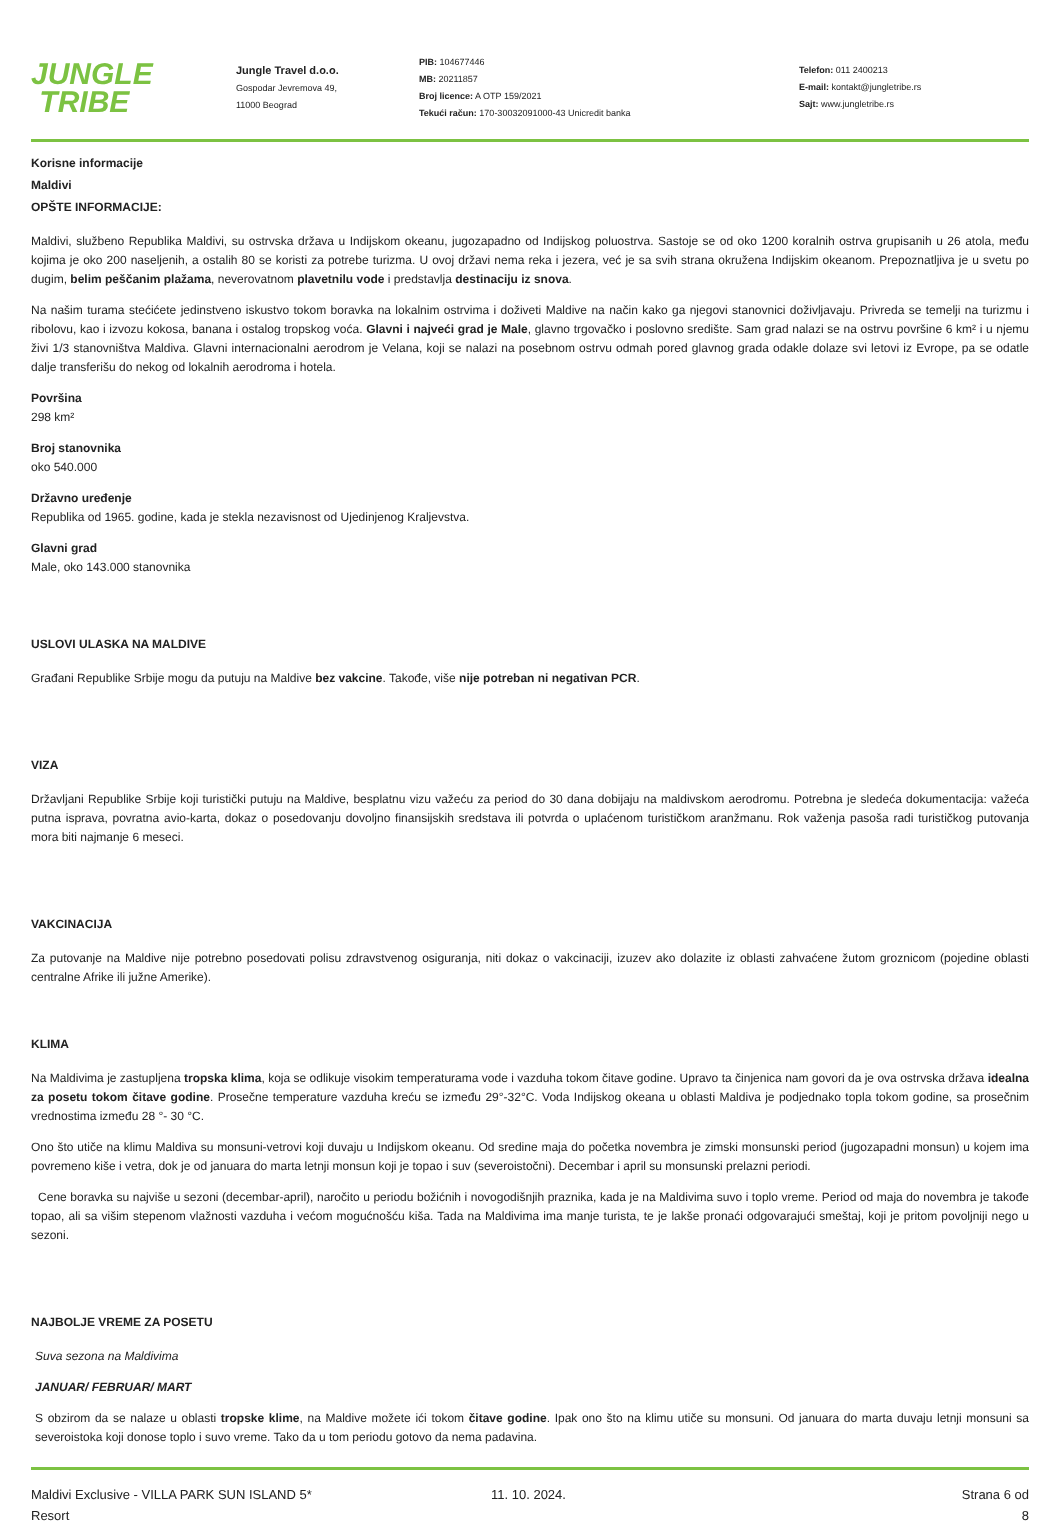JUNGLE
TRIBE
Jungle Travel d.o.o.
Gospodar Jevremova 49,
11000 Beograd
PIB: 104677446
MB: 20211857
Broj licence: A OTP 159/2021
Tekući račun: 170-30032091000-43 Unicredit banka
Telefon: 011 2400213
E-mail: kontakt@jungletribe.rs
Sajt: www.jungletribe.rs
Korisne informacije
Maldivi
OPŠTE INFORMACIJE:
Maldivi, službeno Republika Maldivi, su ostrvska država u Indijskom okeanu, jugozapadno od Indijskog poluostrva. Sastoje se od oko 1200 koralnih ostrva grupisanih u 26 atola, među kojima je oko 200 naseljenih, a ostalih 80 se koristi za potrebe turizma. U ovoj državi nema reka i jezera, već je sa svih strana okružena Indijskim okeanom. Prepoznatljiva je u svetu po dugim, belim peščanim plažama, neverovatnom plavetnilu vode i predstavlja destinaciju iz snova.
Na našim turama stećićete jedinstveno iskustvo tokom boravka na lokalnim ostrvima i doživeti Maldive na način kako ga njegovi stanovnici doživljavaju. Privreda se temelji na turizmu i ribolovu, kao i izvozu kokosa, banana i ostalog tropskog voća. Glavni i najveći grad je Male, glavno trgovačko i poslovno središte. Sam grad nalazi se na ostrvu površine 6 km² i u njemu živi 1/3 stanovništva Maldiva. Glavni internacionalni aerodrom je Velana, koji se nalazi na posebnom ostrvu odmah pored glavnog grada odakle dolaze svi letovi iz Evrope, pa se odatle dalje transferišu do nekog od lokalnih aerodroma i hotela.
Površina
298 km²
Broj stanovnika
oko 540.000
Državno uređenje
Republika od 1965. godine, kada je stekla nezavisnost od Ujedinjenog Kraljevstva.
Glavni grad
Male, oko 143.000 stanovnika
USLOVI ULASKA NA MALDIVE
Građani Republike Srbije mogu da putuju na Maldive bez vakcine. Takođe, više nije potreban ni negativan PCR.
VIZA
Državljani Republike Srbije koji turistički putuju na Maldive, besplatnu vizu važeću za period do 30 dana dobijaju na maldivskom aerodromu. Potrebna je sledeća dokumentacija: važeća putna isprava, povratna avio-karta, dokaz o posedovanju dovoljno finansijskih sredstava ili potvrda o uplaćenom turističkom aranžmanu. Rok važenja pasoša radi turističkog putovanja mora biti najmanje 6 meseci.
VAKCINACIJA
Za putovanje na Maldive nije potrebno posedovati polisu zdravstvenog osiguranja, niti dokaz o vakcinaciji, izuzev ako dolazite iz oblasti zahvaćene žutom groznicom (pojedine oblasti centralne Afrike ili južne Amerike).
KLIMA
Na Maldivima je zastupljena tropska klima, koja se odlikuje visokim temperaturama vode i vazduha tokom čitave godine. Upravo ta činjenica nam govori da je ova ostrvska država idealna za posetu tokom čitave godine. Prosečne temperature vazduha kreću se između 29°-32°C. Voda Indijskog okeana u oblasti Maldiva je podjednako topla tokom godine, sa prosečnim vrednostima između 28 °- 30 °C.
Ono što utiče na klimu Maldiva su monsuni-vetrovi koji duvaju u Indijskom okeanu. Od sredine maja do početka novembra je zimski monsunski period (jugozapadni monsun) u kojem ima povremeno kiše i vetra, dok je od januara do marta letnji monsun koji je topao i suv (severoistočni). Decembar i april su monsunski prelazni periodi.
Cene boravka su najviše u sezoni (decembar-april), naročito u periodu božićnih i novogodišnjih praznika, kada je na Maldivima suvo i toplo vreme. Period od maja do novembra je takođe topao, ali sa višim stepenom vlažnosti vazduha i većom mogućnošću kiša. Tada na Maldivima ima manje turista, te je lakše pronaći odgovarajući smeštaj, koji je pritom povoljniji nego u sezoni.
NAJBOLJE VREME ZA POSETU
Suva sezona na Maldivima
JANUAR/ FEBRUAR/ MART
S obzirom da se nalaze u oblasti tropske klime, na Maldive možete ići tokom čitave godine. Ipak ono što na klimu utiče su monsuni. Od januara do marta duvaju letnji monsuni sa severoistoka koji donose toplo i suvo vreme. Tako da u tom periodu gotovo da nema padavina.
Maldivi Exclusive - VILLA PARK SUN ISLAND 5*
Resort
11. 10. 2024. Strana 6 od 8